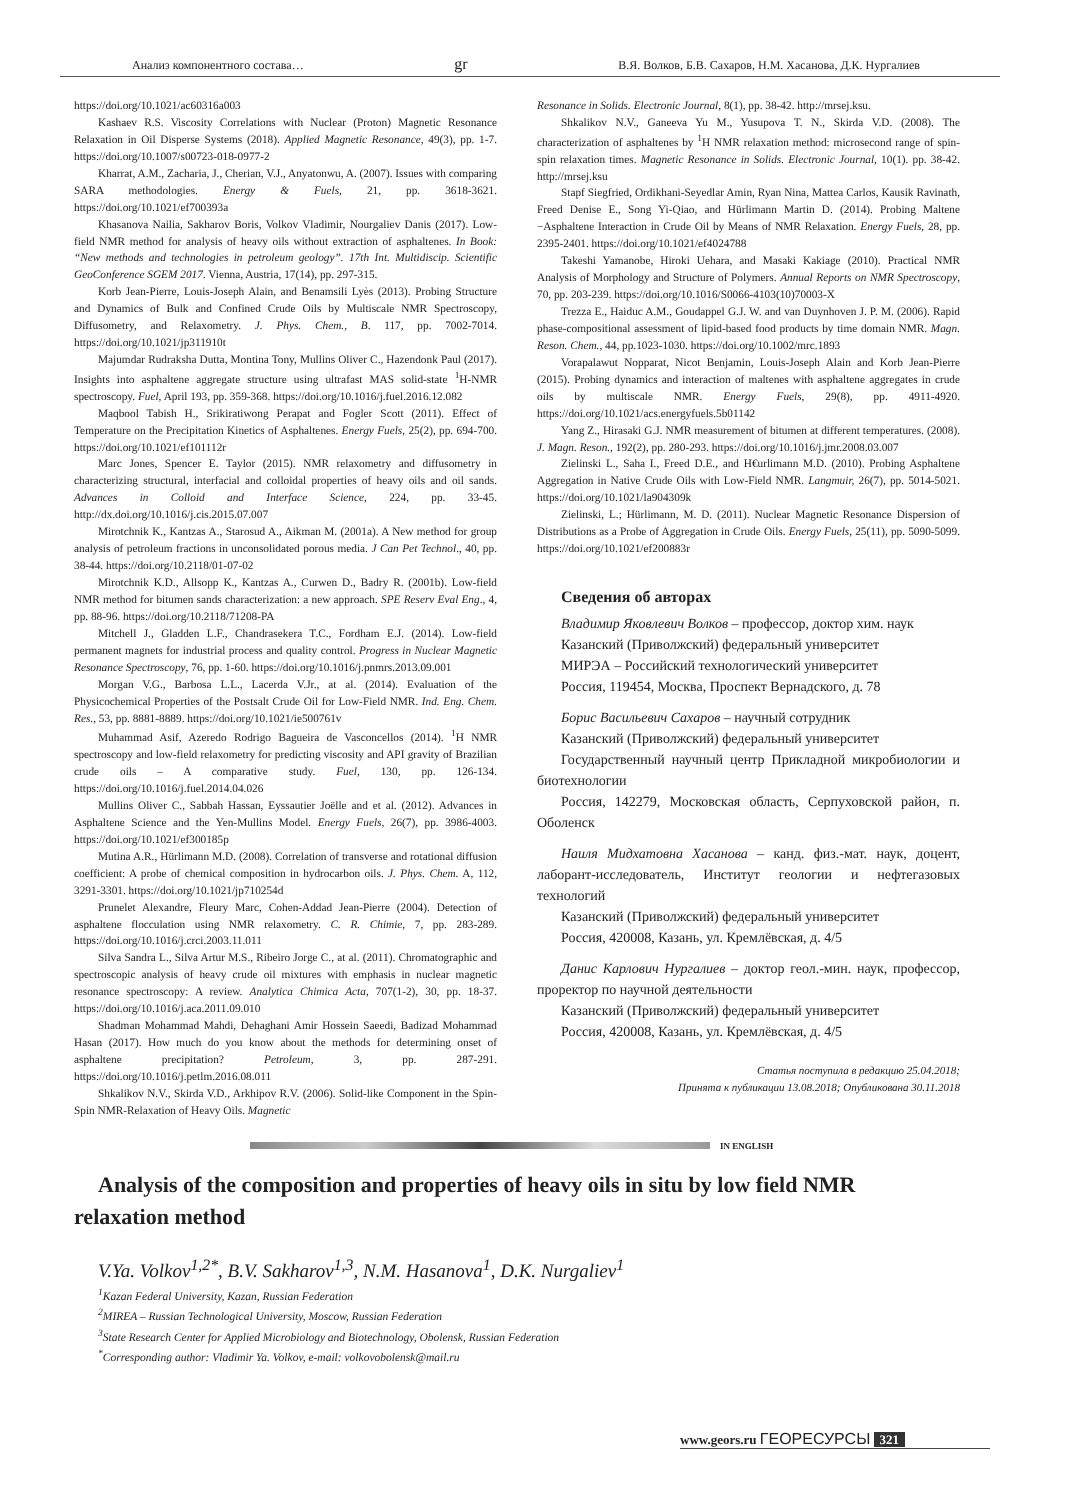Анализ компонентного состава… gr В.Я. Волков, Б.В. Сахаров, Н.М. Хасанова, Д.К. Нургалиев
https://doi.org/10.1021/ac60316a003
Kashaev R.S. Viscosity Correlations with Nuclear (Proton) Magnetic Resonance Relaxation in Oil Disperse Systems (2018). Applied Magnetic Resonance, 49(3), pp. 1-7. https://doi.org/10.1007/s00723-018-0977-2
Kharrat, A.M., Zacharia, J., Cherian, V.J., Anyatonwu, A. (2007). Issues with comparing SARA methodologies. Energy & Fuels, 21, pp. 3618-3621. https://doi.org/10.1021/ef700393a
Khasanova Nailia, Sakharov Boris, Volkov Vladimir, Nourgaliev Danis (2017). Low-field NMR method for analysis of heavy oils without extraction of asphaltenes. In Book: “New methods and technologies in petroleum geology”. 17th Int. Multidiscip. Scientific GeoConference SGEM 2017. Vienna, Austria, 17(14), pp. 297-315.
Korb Jean-Pierre, Louis-Joseph Alain, and Benamsili Lyès (2013). Probing Structure and Dynamics of Bulk and Confined Crude Oils by Multiscale NMR Spectroscopy, Diffusometry, and Relaxometry. J. Phys. Chem., B. 117, pp. 7002-7014. https://doi.org/10.1021/jp311910t
Majumdar Rudraksha Dutta, Montina Tony, Mullins Oliver C., Hazendonk Paul (2017). Insights into asphaltene aggregate structure using ultrafast MAS solid-state <sup>1</sup>H-NMR spectroscopy. Fuel, April 193, pp. 359-368. https://doi.org/10.1016/j.fuel.2016.12.082
Maqbool Tabish H., Srikiratiwong Perapat and Fogler Scott (2011). Effect of Temperature on the Precipitation Kinetics of Asphaltenes. Energy Fuels, 25(2), pp. 694-700. https://doi.org/10.1021/ef101112r
Marc Jones, Spencer E. Taylor (2015). NMR relaxometry and diffusometry in characterizing structural, interfacial and colloidal properties of heavy oils and oil sands. Advances in Colloid and Interface Science, 224, pp. 33-45. http://dx.doi.org/10.1016/j.cis.2015.07.007
Mirotchnik K., Kantzas A., Starosud A., Aikman M. (2001a). A New method for group analysis of petroleum fractions in unconsolidated porous media. J Can Pet Technol., 40, pp. 38-44. https://doi.org/10.2118/01-07-02
Mirotchnik K.D., Allsopp K., Kantzas A., Curwen D., Badry R. (2001b). Low-field NMR method for bitumen sands characterization: a new approach. SPE Reserv Eval Eng., 4, pp. 88-96. https://doi.org/10.2118/71208-PA
Mitchell J., Gladden L.F., Chandrasekera T.C., Fordham E.J. (2014). Low-field permanent magnets for industrial process and quality control. Progress in Nuclear Magnetic Resonance Spectroscopy, 76, pp. 1-60. https://doi.org/10.1016/j.pnmrs.2013.09.001
Morgan V.G., Barbosa L.L., Lacerda V.Jr., at al. (2014). Evaluation of the Physicochemical Properties of the Postsalt Crude Oil for Low-Field NMR. Ind. Eng. Chem. Res., 53, pp. 8881-8889. https://doi.org/10.1021/ie500761v
Muhammad Asif, Azeredo Rodrigo Bagueira de Vasconcellos (2014). <sup>1</sup>H NMR spectroscopy and low-field relaxometry for predicting viscosity and API gravity of Brazilian crude oils – A comparative study. Fuel, 130, pp. 126-134. https://doi.org/10.1016/j.fuel.2014.04.026
Mullins Oliver C., Sabbah Hassan, Eyssautier Joëlle and et al. (2012). Advances in Asphaltene Science and the Yen-Mullins Model. Energy Fuels, 26(7), pp. 3986-4003. https://doi.org/10.1021/ef300185p
Mutina A.R., Hürlimann M.D. (2008). Correlation of transverse and rotational diffusion coefficient: A probe of chemical composition in hydrocarbon oils. J. Phys. Chem. A, 112, 3291-3301. https://doi.org/10.1021/jp710254d
Prunelet Alexandre, Fleury Marc, Cohen-Addad Jean-Pierre (2004). Detection of asphaltene flocculation using NMR relaxometry. C. R. Chimie, 7, pp. 283-289. https://doi.org/10.1016/j.crci.2003.11.011
Silva Sandra L., Silva Artur M.S., Ribeiro Jorge C., at al. (2011). Chromatographic and spectroscopic analysis of heavy crude oil mixtures with emphasis in nuclear magnetic resonance spectroscopy: A review. Analytica Chimica Acta, 707(1-2), 30, pp. 18-37. https://doi.org/10.1016/j.aca.2011.09.010
Shadman Mohammad Mahdi, Dehaghani Amir Hossein Saeedi, Badizad Mohammad Hasan (2017). How much do you know about the methods for determining onset of asphaltene precipitation? Petroleum, 3, pp. 287-291. https://doi.org/10.1016/j.petlm.2016.08.011
Shkalikov N.V., Skirda V.D., Arkhipov R.V. (2006). Solid-like Component in the Spin-Spin NMR-Relaxation of Heavy Oils. Magnetic
Resonance in Solids. Electronic Journal, 8(1), pp. 38-42. http://mrsej.ksu.
Shkalikov N.V., Ganeeva Yu M., Yusupova T. N., Skirda V.D. (2008). The characterization of asphaltenes by <sup>1</sup>H NMR relaxation method: microsecond range of spin-spin relaxation times. Magnetic Resonance in Solids. Electronic Journal, 10(1). pp. 38-42. http://mrsej.ksu
Stapf Siegfried, Ordikhani-Seyedlar Amin, Ryan Nina, Mattea Carlos, Kausik Ravinath, Freed Denise E., Song Yi-Qiao, and Hürlimann Martin D. (2014). Probing Maltene −Asphaltene Interaction in Crude Oil by Means of NMR Relaxation. Energy Fuels, 28, pp. 2395-2401. https://doi.org/10.1021/ef4024788
Takeshi Yamanobe, Hiroki Uehara, and Masaki Kakiage (2010). Practical NMR Analysis of Morphology and Structure of Polymers. Annual Reports on NMR Spectroscopy, 70, pp. 203-239. https://doi.org/10.1016/S0066-4103(10)70003-X
Trezza E., Haiduc A.M., Goudappel G.J. W. and van Duynhoven J. P. M. (2006). Rapid phase-compositional assessment of lipid-based food products by time domain NMR. Magn. Reson. Chem., 44, pp.1023-1030. https://doi.org/10.1002/mrc.1893
Vorapalawut Nopparat, Nicot Benjamin, Louis-Joseph Alain and Korb Jean-Pierre (2015). Probing dynamics and interaction of maltenes with asphaltene aggregates in crude oils by multiscale NMR. Energy Fuels, 29(8), pp. 4911-4920. https://doi.org/10.1021/acs.energyfuels.5b01142
Yang Z., Hirasaki G.J. NMR measurement of bitumen at different temperatures. (2008). J. Magn. Reson., 192(2), pp. 280-293. https://doi.org/10.1016/j.jmr.2008.03.007
Zielinski L., Saha I., Freed D.E., and H€urlimann M.D. (2010). Probing Asphaltene Aggregation in Native Crude Oils with Low-Field NMR. Langmuir, 26(7), pp. 5014-5021. https://doi.org/10.1021/la904309k
Zielinski, L.; Hürlimann, M. D. (2011). Nuclear Magnetic Resonance Dispersion of Distributions as a Probe of Aggregation in Crude Oils. Energy Fuels, 25(11), pp. 5090-5099. https://doi.org/10.1021/ef200883r
Сведения об авторах
Владимир Яковлевич Волков – профессор, доктор хим. наук
Казанский (Приволжский) федеральный университет
МИРЭА – Российский технологический университет
Россия, 119454, Москва, Проспект Вернадского, д. 78
Борис Васильевич Сахаров – научный сотрудник
Казанский (Приволжский) федеральный университет
Государственный научный центр Прикладной микробиологии и биотехнологии
Россия, 142279, Московская область, Серпуховской район, п. Оболенск
Наиля Мидхатовна Хасанова – канд. физ.-мат. наук, доцент, лаборант-исследователь, Институт геологии и нефтегазовых технологий
Казанский (Приволжский) федеральный университет
Россия, 420008, Казань, ул. Кремлёвская, д. 4/5
Данис Карлович Нургалиев – доктор геол.-мин. наук, профессор, проректор по научной деятельности
Казанский (Приволжский) федеральный университет
Россия, 420008, Казань, ул. Кремлёвская, д. 4/5
Статья поступила в редакцию 25.04.2018;
Принята к публикации 13.08.2018; Опубликована 30.11.2018
IN ENGLISH
Analysis of the composition and properties of heavy oils in situ by low field NMR relaxation method
V.Ya. Volkov<sup>1,2*</sup>, B.V. Sakharov<sup>1,3</sup>, N.M. Hasanova<sup>1</sup>, D.K. Nurgaliev<sup>1</sup>
<sup>1</sup> Kazan Federal University, Kazan, Russian Federation
<sup>2</sup> MIREA – Russian Technological University, Moscow, Russian Federation
<sup>3</sup> State Research Center for Applied Microbiology and Biotechnology, Obolensk, Russian Federation
<sup>*</sup> Corresponding author: Vladimir Ya. Volkov, e-mail: volkovobolensk@mail.ru
www.geors.ru ГЕОРЕСУРСЫ 321